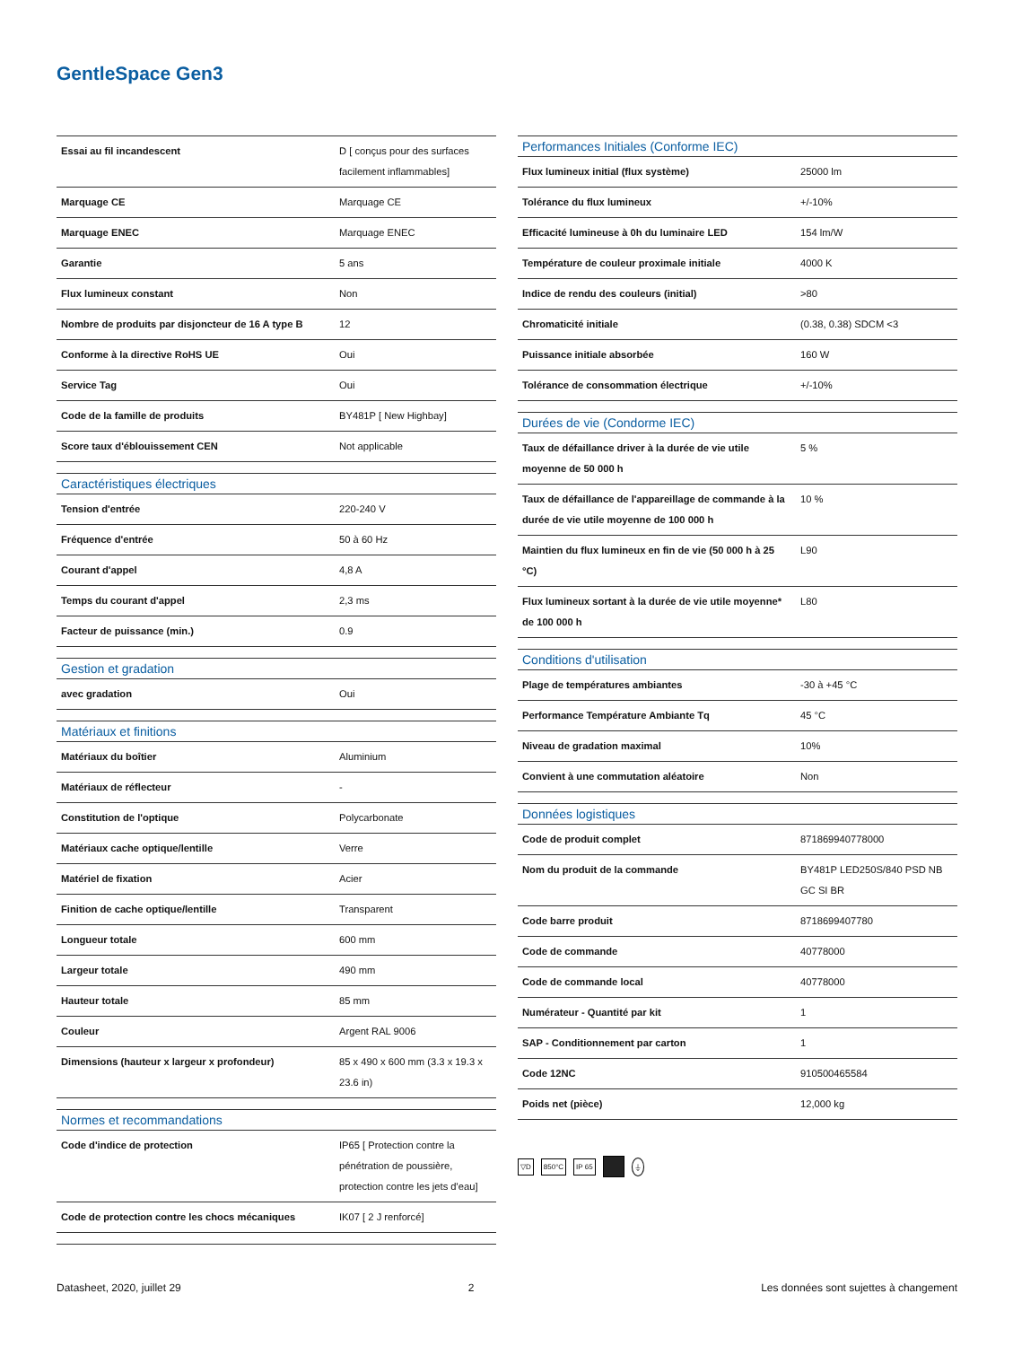GentleSpace Gen3
| Essai au fil incandescent | D [ conçus pour des surfaces facilement inflammables] |
| Marquage CE | Marquage CE |
| Marquage ENEC | Marquage ENEC |
| Garantie | 5 ans |
| Flux lumineux constant | Non |
| Nombre de produits par disjoncteur de 16 A type B | 12 |
| Conforme à la directive RoHS UE | Oui |
| Service Tag | Oui |
| Code de la famille de produits | BY481P [ New Highbay] |
| Score taux d'éblouissement CEN | Not applicable |
| Caractéristiques électriques | |
| Tension d'entrée | 220-240 V |
| Fréquence d'entrée | 50 à 60 Hz |
| Courant d'appel | 4,8 A |
| Temps du courant d'appel | 2,3 ms |
| Facteur de puissance (min.) | 0.9 |
| Gestion et gradation | |
| avec gradation | Oui |
| Matériaux et finitions | |
| Matériaux du boîtier | Aluminium |
| Matériaux de réflecteur | - |
| Constitution de l'optique | Polycarbonate |
| Matériaux cache optique/lentille | Verre |
| Matériel de fixation | Acier |
| Finition de cache optique/lentille | Transparent |
| Longueur totale | 600 mm |
| Largeur totale | 490 mm |
| Hauteur totale | 85 mm |
| Couleur | Argent RAL 9006 |
| Dimensions (hauteur x largeur x profondeur) | 85 x 490 x 600 mm (3.3 x 19.3 x 23.6 in) |
| Normes et recommandations | |
| Code d'indice de protection | IP65 [ Protection contre la pénétration de poussière, protection contre les jets d'eau] |
| Code de protection contre les chocs mécaniques | IK07 [ 2 J renforcé] |
| Performances Initiales (Conforme IEC) | |
| --- | --- |
| Flux lumineux initial (flux système) | 25000 lm |
| Tolérance du flux lumineux | +/-10% |
| Efficacité lumineuse à 0h du luminaire LED | 154 lm/W |
| Température de couleur proximale initiale | 4000 K |
| Indice de rendu des couleurs (initial) | >80 |
| Chromaticité initiale | (0.38, 0.38) SDCM <3 |
| Puissance initiale absorbée | 160 W |
| Tolérance de consommation électrique | +/-10% |
| Durées de vie (Condorme IEC) | |
| Taux de défaillance driver à la durée de vie utile moyenne de 50 000 h | 5 % |
| Taux de défaillance de l'appareillage de commande à la durée de vie utile moyenne de 100 000 h | 10 % |
| Maintien du flux lumineux en fin de vie (50 000 h à 25 °C) | L90 |
| Flux lumineux sortant à la durée de vie utile moyenne* de 100 000 h | L80 |
| Conditions d'utilisation | |
| Plage de températures ambiantes | -30 à +45 °C |
| Performance Température Ambiante Tq | 45 °C |
| Niveau de gradation maximal | 10% |
| Convient à une commutation aléatoire | Non |
| Données logistiques | |
| Code de produit complet | 871869940778000 |
| Nom du produit de la commande | BY481P LED250S/840 PSD NB GC SI BR |
| Code barre produit | 8718699407780 |
| Code de commande | 40778000 |
| Code de commande local | 40778000 |
| Numérateur - Quantité par kit | 1 |
| SAP - Conditionnement par carton | 1 |
| Code 12NC | 910500465584 |
| Poids net (pièce) | 12,000 kg |
▽D 850°C IP 65 ⏚
Datasheet, 2020, juillet 29 2 Les données sont sujettes à changement